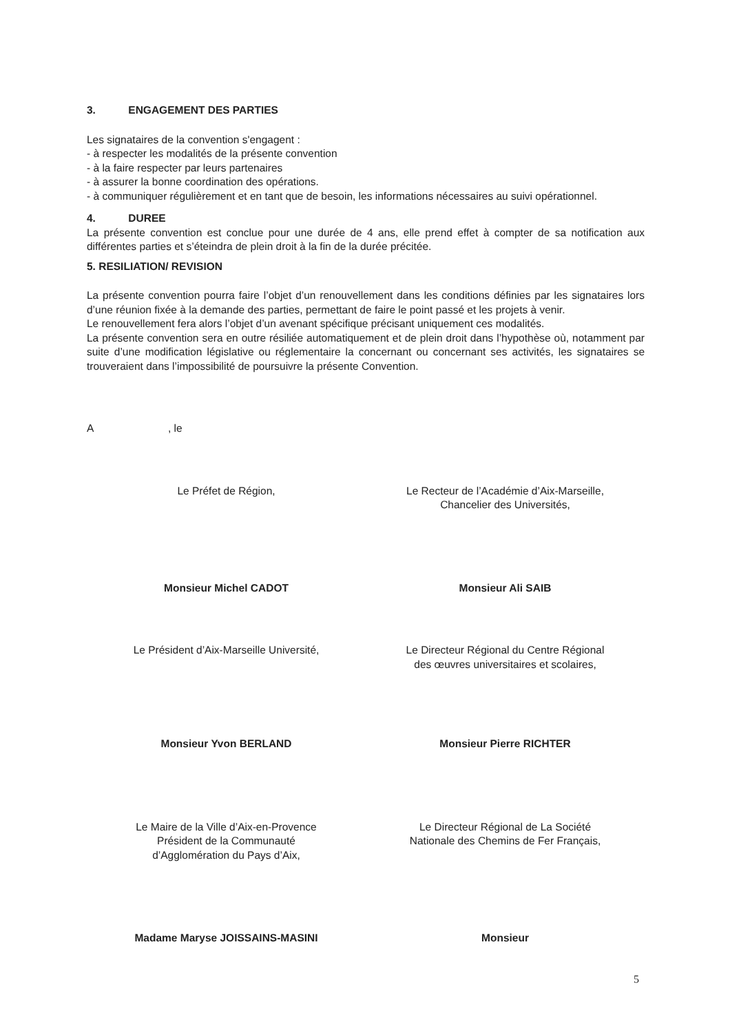3. ENGAGEMENT DES PARTIES
Les signataires de la convention s'engagent :
- à respecter les modalités de la présente convention
- à la faire respecter par leurs partenaires
- à assurer la bonne coordination des opérations.
- à communiquer régulièrement et en tant que de besoin, les informations nécessaires au suivi opérationnel.
4. DUREE
La présente convention est conclue pour une durée de 4 ans, elle prend effet à compter de sa notification aux différentes parties et s’éteindra de plein droit à la fin de la durée précitée.
5. RESILIATION/ REVISION
La présente convention pourra faire l’objet d’un renouvellement dans les conditions définies par les signataires lors d’une réunion fixée à la demande des parties, permettant de faire le point passé et les projets à venir.
Le renouvellement fera alors l’objet d’un avenant spécifique précisant uniquement ces modalités.
La présente convention sera en outre résiliée automatiquement et de plein droit dans l’hypothèse où, notamment par suite d’une modification législative ou réglementaire la concernant ou concernant ses activités, les signataires se trouveraient dans l’impossibilité de poursuivre la présente Convention.
A , le
Le Préfet de Région, Le Recteur de l’Académie d’Aix-Marseille,
Chancelier des Universités,
Monsieur Michel CADOT Monsieur Ali SAIB
Le Président d’Aix-Marseille Université,
Le Directeur Régional du Centre Régional
des œuvres universitaires et scolaires,
Monsieur Yvon BERLAND Monsieur Pierre RICHTER
Le Maire de la Ville d’Aix-en-Provence
Président de la Communauté
d’Agglomération du Pays d’Aix,
Le Directeur Régional de La Société
Nationale des Chemins de Fer Français,
Madame Maryse JOISSAINS-MASINI Monsieur
5